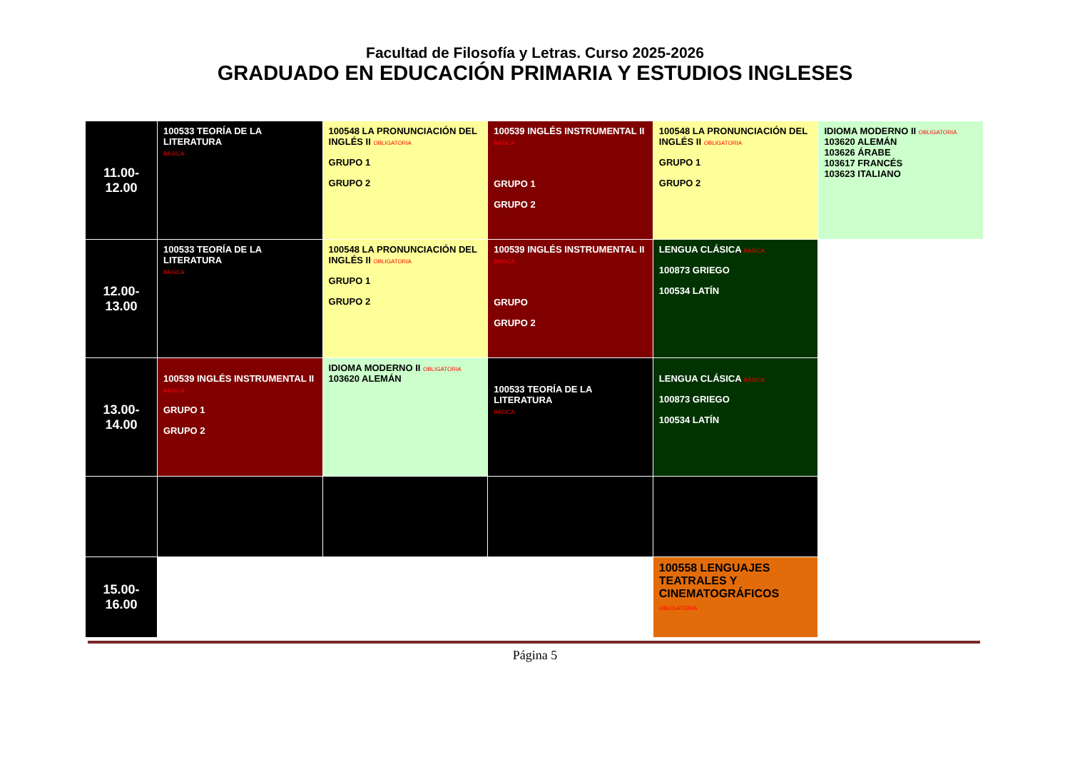Facultad de Filosofía y Letras. Curso 2025-2026
GRADUADO EN EDUCACIÓN PRIMARIA Y ESTUDIOS INGLESES
| 11.00-12.00 | 100533 TEORÍA DE LA LITERATURA BÁSICA | 100548 LA PRONUNCIACIÓN DEL INGLÉS II OBLIGATORIA GRUPO 1 GRUPO 2 | 100539 INGLÉS INSTRUMENTAL II BÁSICA GRUPO 1 GRUPO 2 | 100548 LA PRONUNCIACIÓN DEL INGLÉS II OBLIGATORIA GRUPO 1 GRUPO 2 | IDIOMA MODERNO II OBLIGATORIA 103620 ALEMÁN 103626 ÁRABE 103617 FRANCÉS 103623 ITALIANO |
| 12.00-13.00 | 100533 TEORÍA DE LA LITERATURA BÁSICA | 100548 LA PRONUNCIACIÓN DEL INGLÉS II OBLIGATORIA GRUPO 1 GRUPO 2 | 100539 INGLÉS INSTRUMENTAL II BÁSICA GRUPO GRUPO 2 | LENGUA CLÁSICA BÁSICA 100873 GRIEGO 100534 LATÍN | |
| 13.00-14.00 | 100539 INGLÉS INSTRUMENTAL II BÁSICA GRUPO 1 GRUPO 2 | IDIOMA MODERNO II OBLIGATORIA 103620 ALEMÁN | 100533 TEORÍA DE LA LITERATURA BÁSICA | LENGUA CLÁSICA BÁSICA 100873 GRIEGO 100534 LATÍN | |
| 15.00-16.00 | | | | 100558 LENGUAJES TEATRALES Y CINEMATOGRÁFICOS OBLIGATORIA | |
Página 5